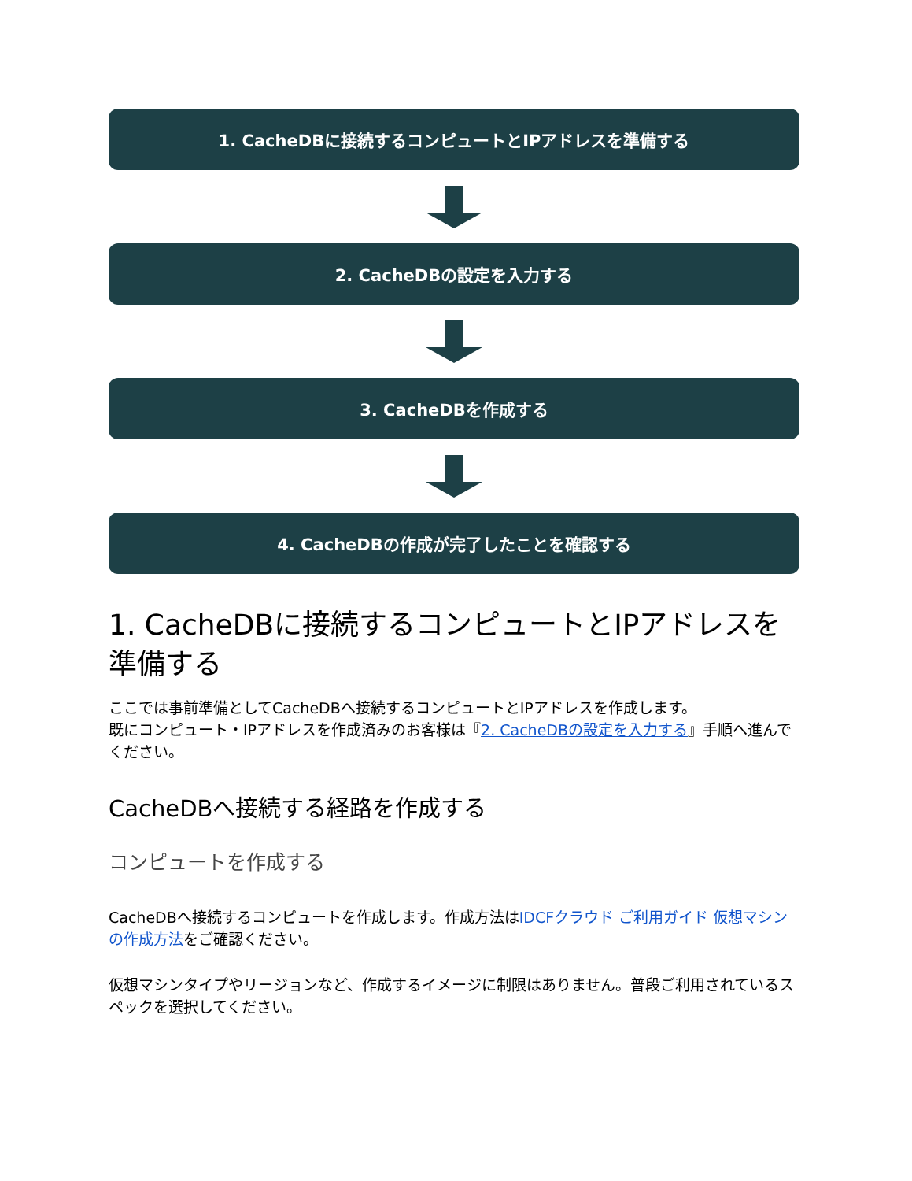1. CacheDBに接続するコンピュートとIPアドレスを準備する
2. CacheDBの設定を入力する
3. CacheDBを作成する
4. CacheDBの作成が完了したことを確認する
1. CacheDBに接続するコンピュートとIPアドレスを準備する
ここでは事前準備としてCacheDBへ接続するコンピュートとIPアドレスを作成します。
既にコンピュート・IPアドレスを作成済みのお客様は『2. CacheDBの設定を入力する』手順へ進んでください。
CacheDBへ接続する経路を作成する
コンピュートを作成する
CacheDBへ接続するコンピュートを作成します。作成方法はIDCFクラウド ご利用ガイド 仮想マシンの作成方法をご確認ください。
仮想マシンタイプやリージョンなど、作成するイメージに制限はありません。普段ご利用されているスペックを選択してください。